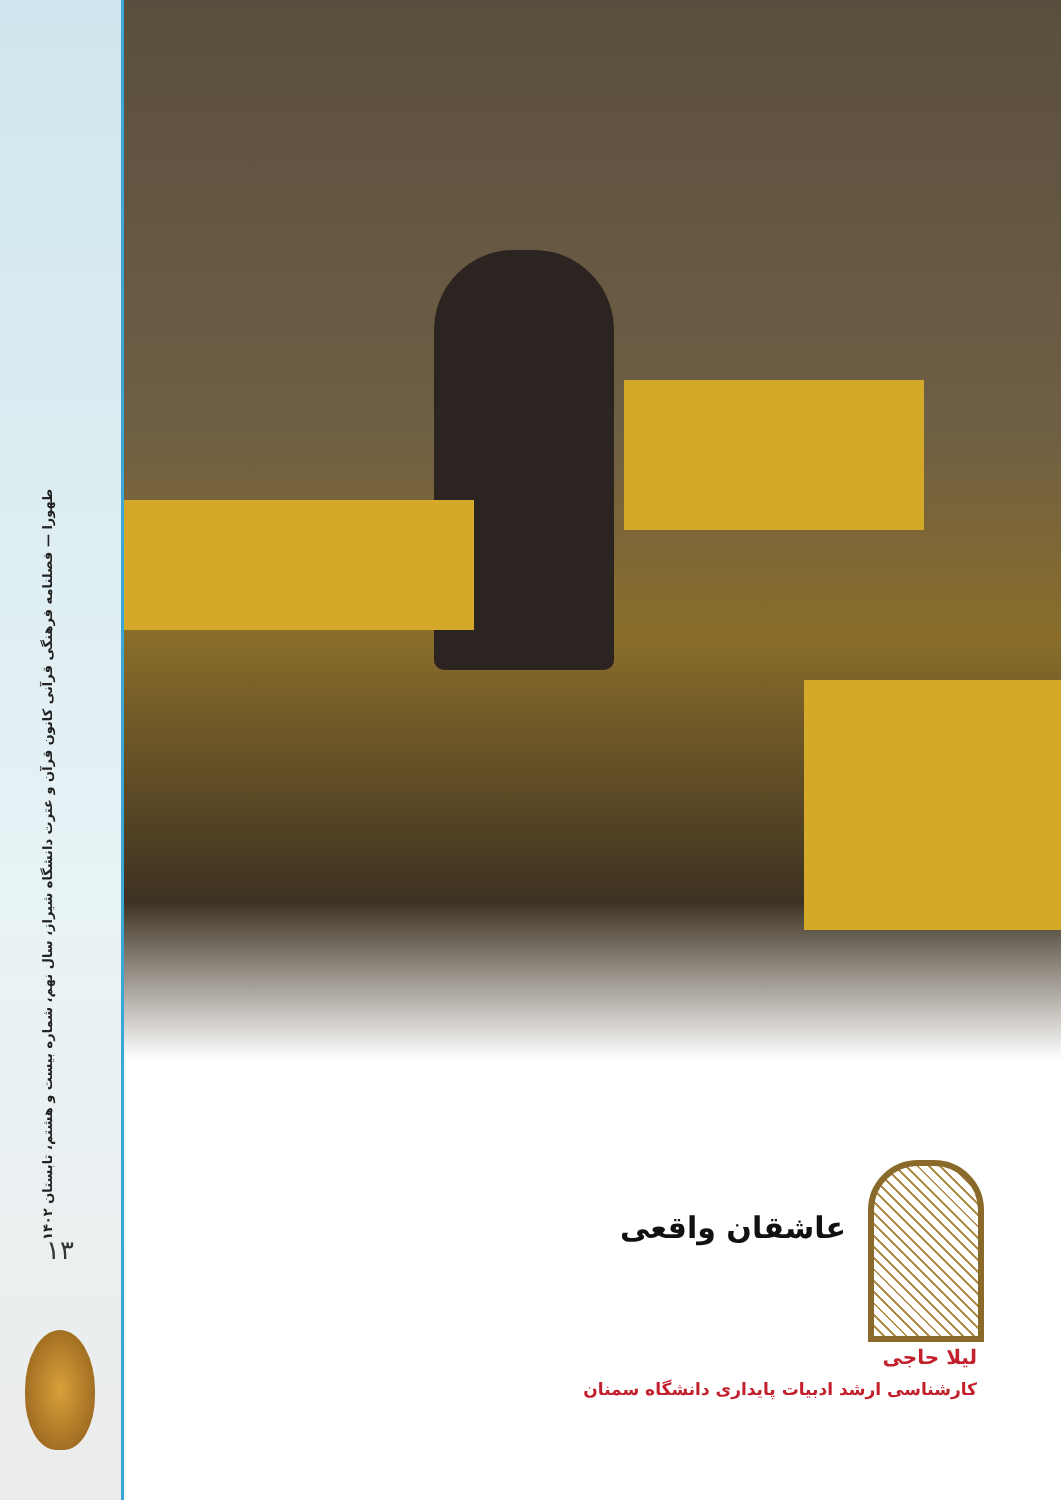طهورا — فصلنامه فرهنگی قرآنی کانون قرآن و عترت دانشگاه شیراز، سال نهم، شماره بیست و هشتم، تابستان ۱۴۰۲
۱۳
عاشقان واقعی
لیلا حاجی
کارشناسی ارشد ادبیات پایداری دانشگاه سمنان